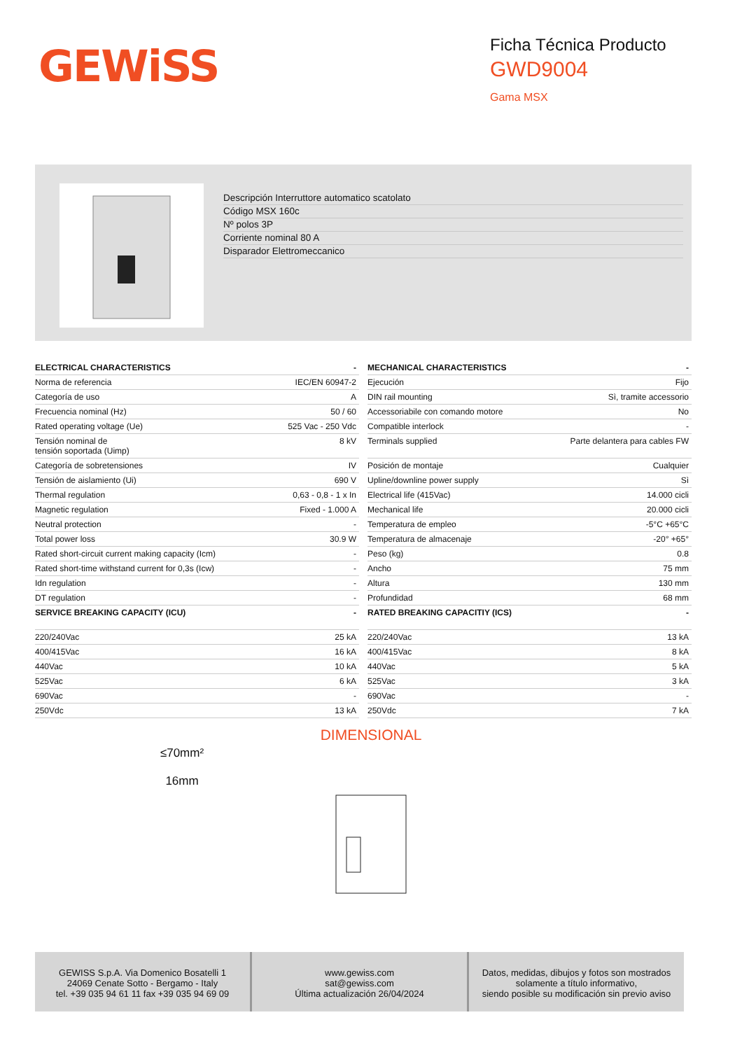GEWiSS
Ficha Técnica Producto
GWD9004
Gama MSX
Descripción Interruttore automatico scatolato
Código MSX 160c
Nº polos 3P
Corriente nominal 80 A
Disparador Elettromeccanico
| ELECTRICAL CHARACTERISTICS | - |
| --- | --- |
| Norma de referencia | IEC/EN 60947-2 |
| Categoría de uso | A |
| Frecuencia nominal (Hz) | 50 / 60 |
| Rated operating voltage (Ue) | 525 Vac - 250 Vdc |
| Tensión nominal de tensión soportada (Uimp) | 8 kV |
| Categoría de sobretensiones | IV |
| Tensión de aislamiento (Ui) | 690 V |
| Thermal regulation | 0,63 - 0,8 - 1 x In |
| Magnetic regulation | Fixed - 1.000 A |
| Neutral protection | - |
| Total power loss | 30.9 W |
| Rated short-circuit current making capacity (Icm) | - |
| Rated short-time withstand current for 0,3s (Icw) | - |
| Idn regulation | - |
| DT regulation | - |
| SERVICE BREAKING CAPACITY (ICU) | - |
| 220/240Vac | 25 kA |
| 400/415Vac | 16 kA |
| 440Vac | 10 kA |
| 525Vac | 6 kA |
| 690Vac | - |
| 250Vdc | 13 kA |
| MECHANICAL CHARACTERISTICS | - |
| --- | --- |
| Ejecución | Fijo |
| DIN rail mounting | Sì, tramite accessorio |
| Accessoriabile con comando motore | No |
| Compatible interlock | - |
| Terminals supplied | Parte delantera para cables FW |
| Posición de montaje | Cualquier |
| Upline/downline power supply | Sì |
| Electrical life (415Vac) | 14.000 cicli |
| Mechanical life | 20.000 cicli |
| Temperatura de empleo | -5°C +65°C |
| Temperatura de almacenaje | -20° +65° |
| Peso (kg) | 0.8 |
| Ancho | 75 mm |
| Altura | 130 mm |
| Profundidad | 68 mm |
| RATED BREAKING CAPACITIY (ICS) | - |
| 220/240Vac | 13 kA |
| 400/415Vac | 8 kA |
| 440Vac | 5 kA |
| 525Vac | 3 kA |
| 690Vac | - |
| 250Vdc | 7 kA |
DIMENSIONAL
≤70mm²
16mm
GEWISS S.p.A. Via Domenico Bosatelli 1
24069 Cenate Sotto - Bergamo - Italy
tel. +39 035 94 61 11 fax +39 035 94 69 09
www.gewiss.com
sat@gewiss.com
Última actualización 26/04/2024
Datos, medidas, dibujos y fotos son mostrados
solamente a título informativo,
siendo posible su modificación sin previo aviso